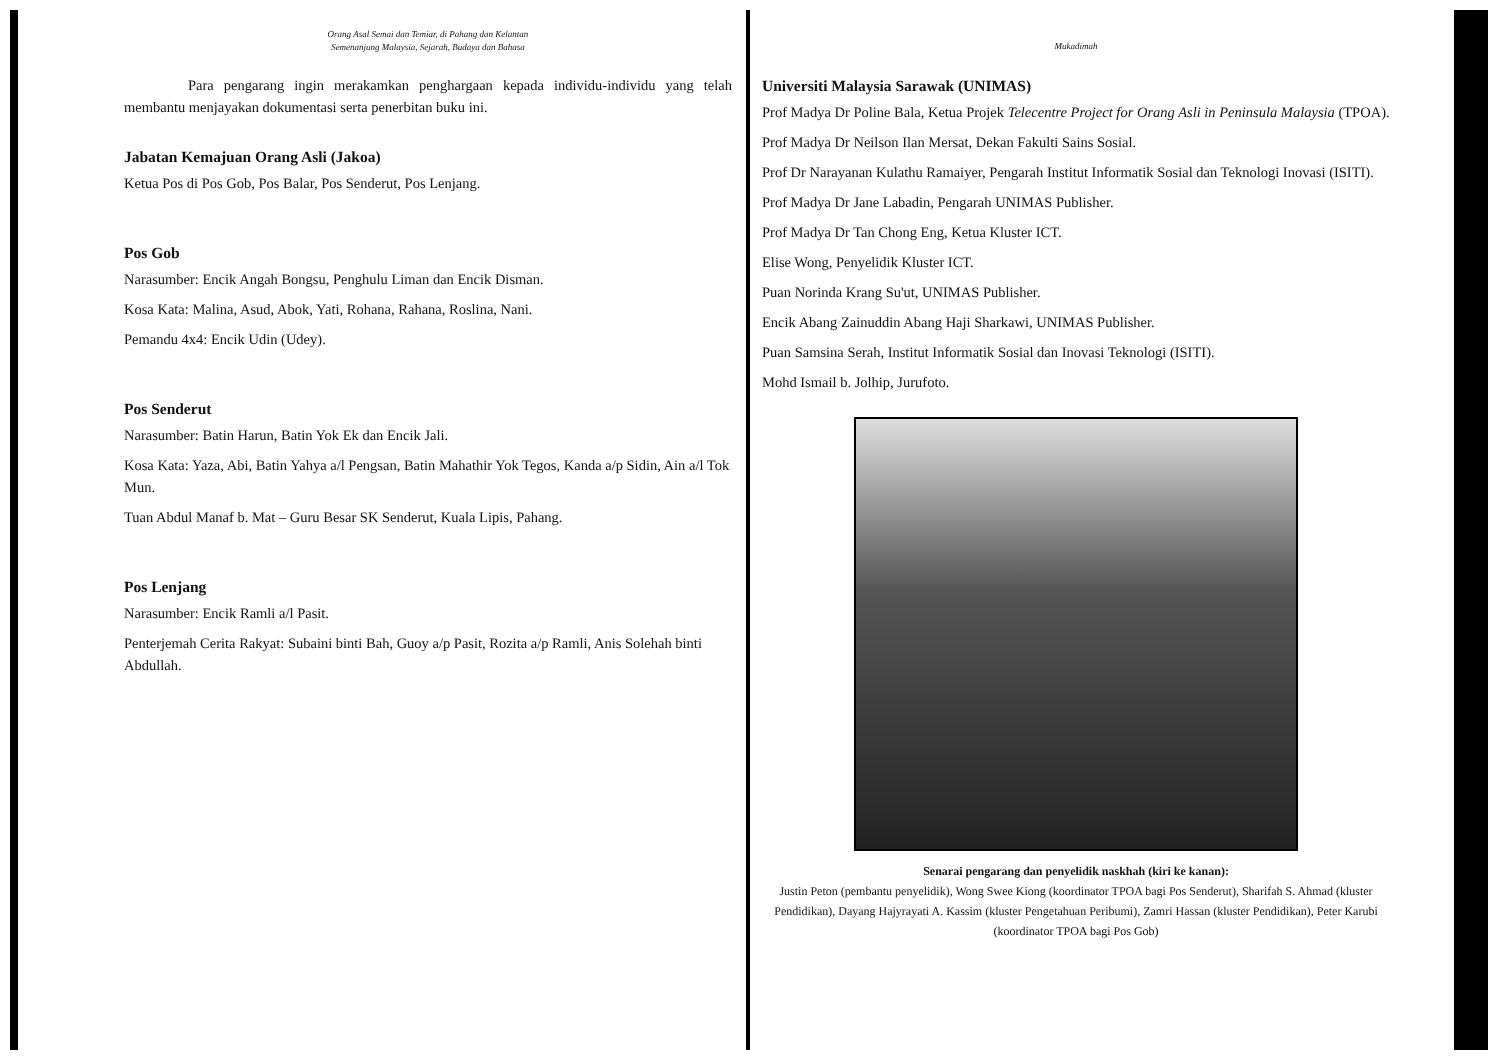Orang Asal Semai dan Temiar, di Pahang dan Kelantan
Semenanjung Malaysia, Sejarah, Budaya dan Bahasa
Para pengarang ingin merakamkan penghargaan kepada individu-individu yang telah membantu menjayakan dokumentasi serta penerbitan buku ini.
Jabatan Kemajuan Orang Asli (Jakoa)
Ketua Pos di Pos Gob, Pos Balar, Pos Senderut, Pos Lenjang.
Pos Gob
Narasumber: Encik Angah Bongsu, Penghulu Liman dan Encik Disman.
Kosa Kata: Malina, Asud, Abok, Yati, Rohana, Rahana, Roslina, Nani.
Pemandu 4x4: Encik Udin (Udey).
Pos Senderut
Narasumber: Batin Harun, Batin Yok Ek dan Encik Jali.
Kosa Kata: Yaza, Abi, Batin Yahya a/l Pengsan, Batin Mahathir Yok Tegos, Kanda a/p Sidin, Ain a/l Tok Mun.
Tuan Abdul Manaf b. Mat – Guru Besar SK Senderut, Kuala Lipis, Pahang.
Pos Lenjang
Narasumber: Encik Ramli a/l Pasit.
Penterjemah Cerita Rakyat: Subaini binti Bah, Guoy a/p Pasit, Rozita a/p Ramli, Anis Solehah binti Abdullah.
Mukadimah
Universiti Malaysia Sarawak (UNIMAS)
Prof Madya Dr Poline Bala, Ketua Projek Telecentre Project for Orang Asli in Peninsula Malaysia (TPOA).
Prof Madya Dr Neilson Ilan Mersat, Dekan Fakulti Sains Sosial.
Prof Dr Narayanan Kulathu Ramaiyer, Pengarah Institut Informatik Sosial dan Teknologi Inovasi (ISITI).
Prof Madya Dr Jane Labadin, Pengarah UNIMAS Publisher.
Prof Madya Dr Tan Chong Eng, Ketua Kluster ICT.
Elise Wong, Penyelidik Kluster ICT.
Puan Norinda Krang Su'ut, UNIMAS Publisher.
Encik Abang Zainuddin Abang Haji Sharkawi, UNIMAS Publisher.
Puan Samsina Serah, Institut Informatik Sosial dan Inovasi Teknologi (ISITI).
Mohd Ismail b. Jolhip, Jurufoto.
Senarai pengarang dan penyelidik naskhah (kiri ke kanan):
Justin Peton (pembantu penyelidik), Wong Swee Kiong (koordinator TPOA bagi Pos Senderut), Sharifah S. Ahmad (kluster Pendidikan), Dayang Hajyrayati A. Kassim (kluster Pengetahuan Peribumi), Zamri Hassan (kluster Pendidikan), Peter Karubi (koordinator TPOA bagi Pos Gob)